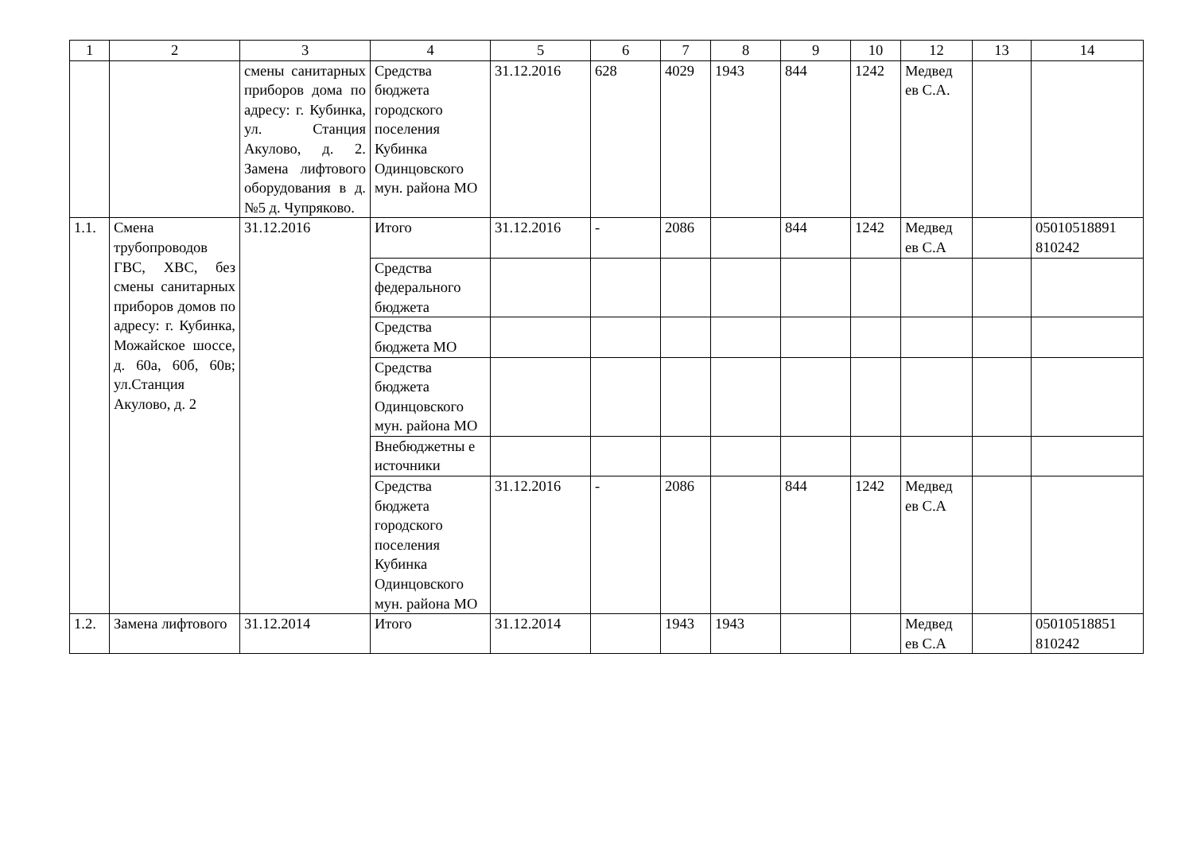| 1 | 2 | 3 | 4 | 5 | 6 | 7 | 8 | 9 | 10 | 12 | 13 | 14 |
| --- | --- | --- | --- | --- | --- | --- | --- | --- | --- | --- | --- | --- |
| | | смены санитарных приборов дома по адресу: г. Кубинка, ул. Станция Акулово, д. 2. Замена лифтового оборудования в д. №5 д. Чупряково. | Средства бюджета городского поселения Кубинка Одинцовского мун. района МО | 31.12.2016 | 628 | 4029 | 1943 | 844 | 1242 | Медвед ев С.А. | | |
| 1.1. | Смена трубопроводов ГВС, ХВС, без смены санитарных приборов домов по адресу: г. Кубинка, Можайское шоссе, д. 60а, 60б, 60в; ул.Станция Акулово, д. 2 | 31.12.2016 | Итого | 31.12.2016 | - | 2086 | | 844 | 1242 | Медвед ев С.А | | 05010518891 810242 |
| | | | Средства федерального бюджета | | | | | | | | | |
| | | | Средства бюджета МО | | | | | | | | | |
| | | | Средства бюджета Одинцовского мун. района МО | | | | | | | | | |
| | | | Внебюджетны е источники | | | | | | | | | |
| | | | Средства бюджета городского поселения Кубинка Одинцовского мун. района МО | 31.12.2016 | - | 2086 | | 844 | 1242 | Медвед ев С.А | | |
| 1.2. | Замена лифтового | 31.12.2014 | Итого | 31.12.2014 | | 1943 | 1943 | | | Медвед ев С.А | | 05010518851 810242 |